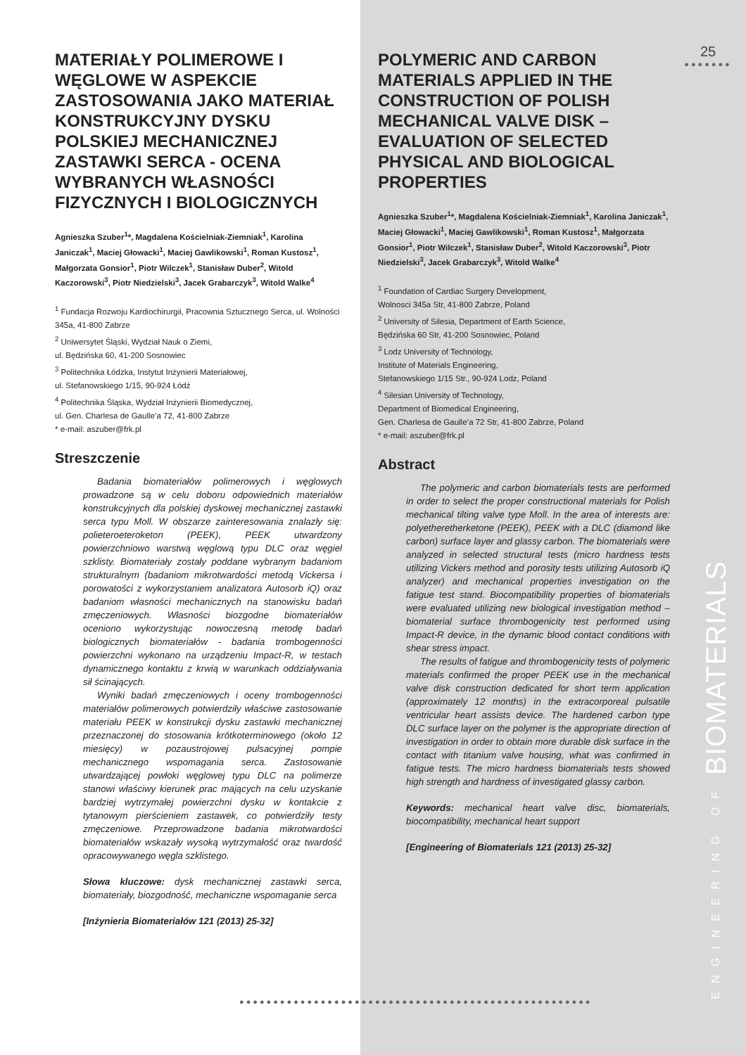MATERIAŁY POLIMEROWE I WĘGLOWE W ASPEKCIE ZASTOSOWANIA JAKO MATERIAŁ KONSTRUKCYJNY DYSKU POLSKIEJ MECHANICZNEJ ZASTAWKI SERCA - OCENA WYBRANYCH WŁASNOŚCI FIZYCZNYCH I BIOLOGICZNYCH
Agnieszka Szuber<sup>1</sup>*, Magdalena Kościelniak-Ziemniak<sup>1</sup>, Karolina Janiczak<sup>1</sup>, Maciej Głowacki<sup>1</sup>, Maciej Gawlikowski<sup>1</sup>, Roman Kustosz<sup>1</sup>, Małgorzata Gonsior<sup>1</sup>, Piotr Wilczek<sup>1</sup>, Stanisław Duber<sup>2</sup>, Witold Kaczorowski<sup>3</sup>, Piotr Niedzielski<sup>3</sup>, Jacek Grabarczyk<sup>3</sup>, Witold Walke<sup>4</sup>
<sup>1</sup> Fundacja Rozwoju Kardiochirurgii, Pracownia Sztucznego Serca, ul. Wolności 345a, 41-800 Zabrze
<sup>2</sup> Uniwersytet Śląski, Wydział Nauk o Ziemi,
ul. Będzińska 60, 41-200 Sosnowiec
<sup>3</sup> Politechnika Łódzka, Instytut Inżynierii Materiałowej,
ul. Stefanowskiego 1/15, 90-924 Łódź
<sup>4</sup> Politechnika Śląska, Wydział Inżynierii Biomedycznej,
ul. Gen. Charlesa de Gaulle’a 72, 41-800 Zabrze
* e-mail: aszuber@frk.pl
Streszczenie
Badania biomateriałów polimerowych i węglowych prowadzone są w celu doboru odpowiednich materiałów konstrukcyjnych dla polskiej dyskowej mechanicznej zastawki serca typu Moll. W obszarze zainteresowania znalazły się: polieteroeteroketon (PEEK), PEEK utwardzony powierzchniowo warstwą węglową typu DLC oraz węgiel szklisty. Biomateriały zostały poddane wybranym badaniom strukturalnym (badaniom mikrotwardości metodą Vickersa i porowatości z wykorzystaniem analizatora Autosorb iQ) oraz badaniom własności mechanicznych na stanowisku badań zmęczeniowych. Własności biozgodne biomateriałów oceniono wykorzystując nowoczesną metodę badań biologicznych biomateriałów - badania trombogenności powierzchni wykonano na urządzeniu Impact-R, w testach dynamicznego kontaktu z krwią w warunkach oddziaływania sił ścinających.
Wyniki badań zmęczeniowych i oceny trombogenności materiałów polimerowych potwierdziły właściwe zastosowanie materiału PEEK w konstrukcji dysku zastawki mechanicznej przeznaczonej do stosowania krótkoterminowego (około 12 miesięcy) w pozaustrojowej pulsacyjnej pompie mechanicznego wspomagania serca. Zastosowanie utwardzającej powłoki węglowej typu DLC na polimerze stanowi właściwy kierunek prac mających na celu uzyskanie bardziej wytrzymałej powierzchni dysku w kontakcie z tytanowym pierścieniem zastawek, co potwierdziły testy zmęczeniowe. Przeprowadzone badania mikrotwardości biomateriałów wskazały wysoką wytrzymałość oraz twardość opracowywanego węgla szklistego.
Słowa kluczowe: dysk mechanicznej zastawki serca, biomateriały, biozgodność, mechaniczne wspomaganie serca
[Inżynieria Biomateriałów 121 (2013) 25-32]
POLYMERIC AND CARBON MATERIALS APPLIED IN THE CONSTRUCTION OF POLISH MECHANICAL VALVE DISK – EVALUATION OF SELECTED PHYSICAL AND BIOLOGICAL PROPERTIES
Agnieszka Szuber<sup>1</sup>*, Magdalena Kościelniak-Ziemniak<sup>1</sup>, Karolina Janiczak<sup>1</sup>, Maciej Głowacki<sup>1</sup>, Maciej Gawlikowski<sup>1</sup>, Roman Kustosz<sup>1</sup>, Małgorzata Gonsior<sup>1</sup>, Piotr Wilczek<sup>1</sup>, Stanisław Duber<sup>2</sup>, Witold Kaczorowski<sup>3</sup>, Piotr Niedzielski<sup>3</sup>, Jacek Grabarczyk<sup>3</sup>, Witold Walke<sup>4</sup>
<sup>1</sup> Foundation of Cardiac Surgery Development,
Wolnosci 345a Str, 41-800 Zabrze, Poland
<sup>2</sup> University of Silesia, Department of Earth Science,
Będzińska 60 Str, 41-200 Sosnowiec, Poland
<sup>3</sup> Lodz University of Technology,
Institute of Materials Engineering,
Stefanowskiego 1/15 Str., 90-924 Lodz, Poland
<sup>4</sup> Silesian University of Technology,
Department of Biomedical Engineering,
Gen. Charlesa de Gaulle’a 72 Str, 41-800 Zabrze, Poland
* e-mail: aszuber@frk.pl
Abstract
The polymeric and carbon biomaterials tests are performed in order to select the proper constructional materials for Polish mechanical tilting valve type Moll. In the area of interests are: polyetheretherketone (PEEK), PEEK with a DLC (diamond like carbon) surface layer and glassy carbon. The biomaterials were analyzed in selected structural tests (micro hardness tests utilizing Vickers method and porosity tests utilizing Autosorb iQ analyzer) and mechanical properties investigation on the fatigue test stand. Biocompatibility properties of biomaterials were evaluated utilizing new biological investigation method – biomaterial surface thrombogenicity test performed using Impact-R device, in the dynamic blood contact conditions with shear stress impact.
The results of fatigue and thrombogenicity tests of polymeric materials confirmed the proper PEEK use in the mechanical valve disk construction dedicated for short term application (approximately 12 months) in the extracorporeal pulsatile ventricular heart assists device. The hardened carbon type DLC surface layer on the polymer is the appropriate direction of investigation in order to obtain more durable disk surface in the contact with titanium valve housing, what was confirmed in fatigue tests. The micro hardness biomaterials tests showed high strength and hardness of investigated glassy carbon.
Keywords: mechanical heart valve disc, biomaterials, biocompatibility, mechanical heart support
[Engineering of Biomaterials 121 (2013) 25-32]
25
●●●●●●●
●●●●●●●●●●●●●●●●●●●●●●●●●●●●●●●●●●●●●●●●●●●●●●●●●●●●
ENGINEERING OF BIOMATERIALS